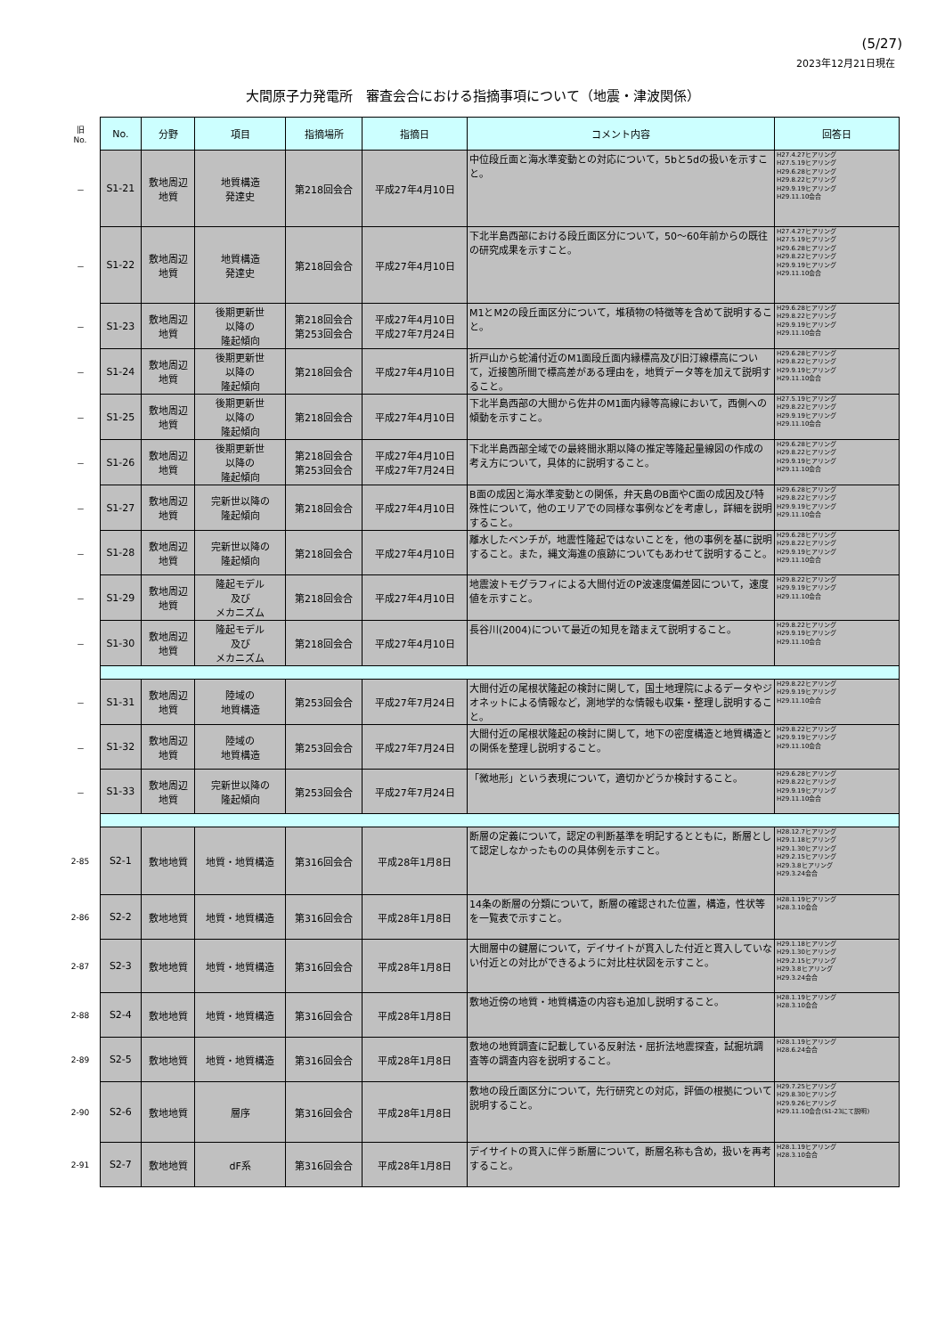(5/27)
2023年12月21日現在
大間原子力発電所　審査会合における指摘事項について（地震・津波関係）
| 旧 No. | No. | 分野 | 項目 | 指摘場所 | 指摘日 | コメント内容 | 回答日 |
| － | S1-21 | 敷地周辺 地質 | 地質構造 発達史 | 第218回会合 | 平成27年4月10日 | 中位段丘面と海水準変動との対応について，5bと5dの扱いを示すこと。 | H27.4.27ヒアリング H27.5.19ヒアリング H29.6.28ヒアリング H29.8.22ヒアリング H29.9.19ヒアリング H29.11.10会合 |
| － | S1-22 | 敷地周辺 地質 | 地質構造 発達史 | 第218回会合 | 平成27年4月10日 | 下北半島西部における段丘面区分について，50～60年前からの既往の研究成果を示すこと。 | H27.4.27ヒアリング H27.5.19ヒアリング H29.6.28ヒアリング H29.8.22ヒアリング H29.9.19ヒアリング H29.11.10会合 |
| － | S1-23 | 敷地周辺 地質 | 後期更新世 以降の 隆起傾向 | 第218回会合 第253回会合 | 平成27年4月10日 平成27年7月24日 | M1とM2の段丘面区分について，堆積物の特徴等を含めて説明すること。 | H29.6.28ヒアリング H29.8.22ヒアリング H29.9.19ヒアリング H29.11.10会合 |
| － | S1-24 | 敷地周辺 地質 | 後期更新世 以降の 隆起傾向 | 第218回会合 | 平成27年4月10日 | 折戸山から蛇浦付近のM1面段丘面内縁標高及び旧汀線標高について，近接箇所間で標高差がある理由を，地質データ等を加えて説明すること。 | H29.6.28ヒアリング H29.8.22ヒアリング H29.9.19ヒアリング H29.11.10会合 |
| － | S1-25 | 敷地周辺 地質 | 後期更新世 以降の 隆起傾向 | 第218回会合 | 平成27年4月10日 | 下北半島西部の大間から佐井のM1面内縁等高線において，西側への傾動を示すこと。 | H27.5.19ヒアリング H29.8.22ヒアリング H29.9.19ヒアリング H29.11.10会合 |
| － | S1-26 | 敷地周辺 地質 | 後期更新世 以降の 隆起傾向 | 第218回会合 第253回会合 | 平成27年4月10日 平成27年7月24日 | 下北半島西部全域での最終間氷期以降の推定等隆起量線図の作成の考え方について，具体的に説明すること。 | H29.6.28ヒアリング H29.8.22ヒアリング H29.9.19ヒアリング H29.11.10会合 |
| － | S1-27 | 敷地周辺 地質 | 完新世以降の 隆起傾向 | 第218回会合 | 平成27年4月10日 | B面の成因と海水準変動との関係，弁天島のB面やC面の成因及び特殊性について，他のエリアでの同様な事例などを考慮し，詳細を説明すること。 | H29.6.28ヒアリング H29.8.22ヒアリング H29.9.19ヒアリング H29.11.10会合 |
| － | S1-28 | 敷地周辺 地質 | 完新世以降の 隆起傾向 | 第218回会合 | 平成27年4月10日 | 離水したベンチが，地震性隆起ではないことを，他の事例を基に説明すること。また，縄文海進の痕跡についてもあわせて説明すること。 | H29.6.28ヒアリング H29.8.22ヒアリング H29.9.19ヒアリング H29.11.10会合 |
| － | S1-29 | 敷地周辺 地質 | 隆起モデル 及び メカニズム | 第218回会合 | 平成27年4月10日 | 地震波トモグラフィによる大間付近のP波速度偏差図について，速度値を示すこと。 | H29.8.22ヒアリング H29.9.19ヒアリング H29.11.10会合 |
| － | S1-30 | 敷地周辺 地質 | 隆起モデル 及び メカニズム | 第218回会合 | 平成27年4月10日 | 長谷川(2004)について最近の知見を踏まえて説明すること。 | H29.8.22ヒアリング H29.9.19ヒアリング H29.11.10会合 |
| － | S1-31 | 敷地周辺 地質 | 陸域の 地質構造 | 第253回会合 | 平成27年7月24日 | 大間付近の尾根状隆起の検討に関して，国土地理院によるデータやジオネットによる情報など，測地学的な情報も収集・整理し説明すること。 | H29.8.22ヒアリング H29.9.19ヒアリング H29.11.10会合 |
| － | S1-32 | 敷地周辺 地質 | 陸域の 地質構造 | 第253回会合 | 平成27年7月24日 | 大間付近の尾根状隆起の検討に関して，地下の密度構造と地質構造との関係を整理し説明すること。 | H29.8.22ヒアリング H29.9.19ヒアリング H29.11.10会合 |
| － | S1-33 | 敷地周辺 地質 | 完新世以降の 隆起傾向 | 第253回会合 | 平成27年7月24日 | 「微地形」という表現について，適切かどうか検討すること。 | H29.6.28ヒアリング H29.8.22ヒアリング H29.9.19ヒアリング H29.11.10会合 |
| 2-85 | S2-1 | 敷地地質 | 地質・地質構造 | 第316回会合 | 平成28年1月8日 | 断層の定義について，認定の判断基準を明記するとともに，断層として認定しなかったものの具体例を示すこと。 | H28.12.7ヒアリング H29.1.18ヒアリング H29.1.30ヒアリング H29.2.15ヒアリング H29.3.8ヒアリング H29.3.24会合 |
| 2-86 | S2-2 | 敷地地質 | 地質・地質構造 | 第316回会合 | 平成28年1月8日 | 14条の断層の分類について，断層の確認された位置，構造，性状等を一覧表で示すこと。 | H28.1.19ヒアリング H28.3.10会合 |
| 2-87 | S2-3 | 敷地地質 | 地質・地質構造 | 第316回会合 | 平成28年1月8日 | 大間層中の鍵層について，デイサイトが貫入した付近と貫入していない付近との対比ができるように対比柱状図を示すこと。 | H29.1.18ヒアリング H29.1.30ヒアリング H29.2.15ヒアリング H29.3.8ヒアリング H29.3.24会合 |
| 2-88 | S2-4 | 敷地地質 | 地質・地質構造 | 第316回会合 | 平成28年1月8日 | 敷地近傍の地質・地質構造の内容も追加し説明すること。 | H28.1.19ヒアリング H28.3.10会合 |
| 2-89 | S2-5 | 敷地地質 | 地質・地質構造 | 第316回会合 | 平成28年1月8日 | 敷地の地質調査に記載している反射法・屈折法地震探査，試掘坑調査等の調査内容を説明すること。 | H28.1.19ヒアリング H28.6.24会合 |
| 2-90 | S2-6 | 敷地地質 | 層序 | 第316回会合 | 平成28年1月8日 | 敷地の段丘面区分について，先行研究との対応，評価の根拠について説明すること。 | H29.7.25ヒアリング H29.8.30ヒアリング H29.9.26ヒアリング H29.11.10会合(S1-23にて説明) |
| 2-91 | S2-7 | 敷地地質 | dF系 | 第316回会合 | 平成28年1月8日 | デイサイトの貫入に伴う断層について，断層名称も含め，扱いを再考すること。 | H28.1.19ヒアリング H28.3.10会合 |